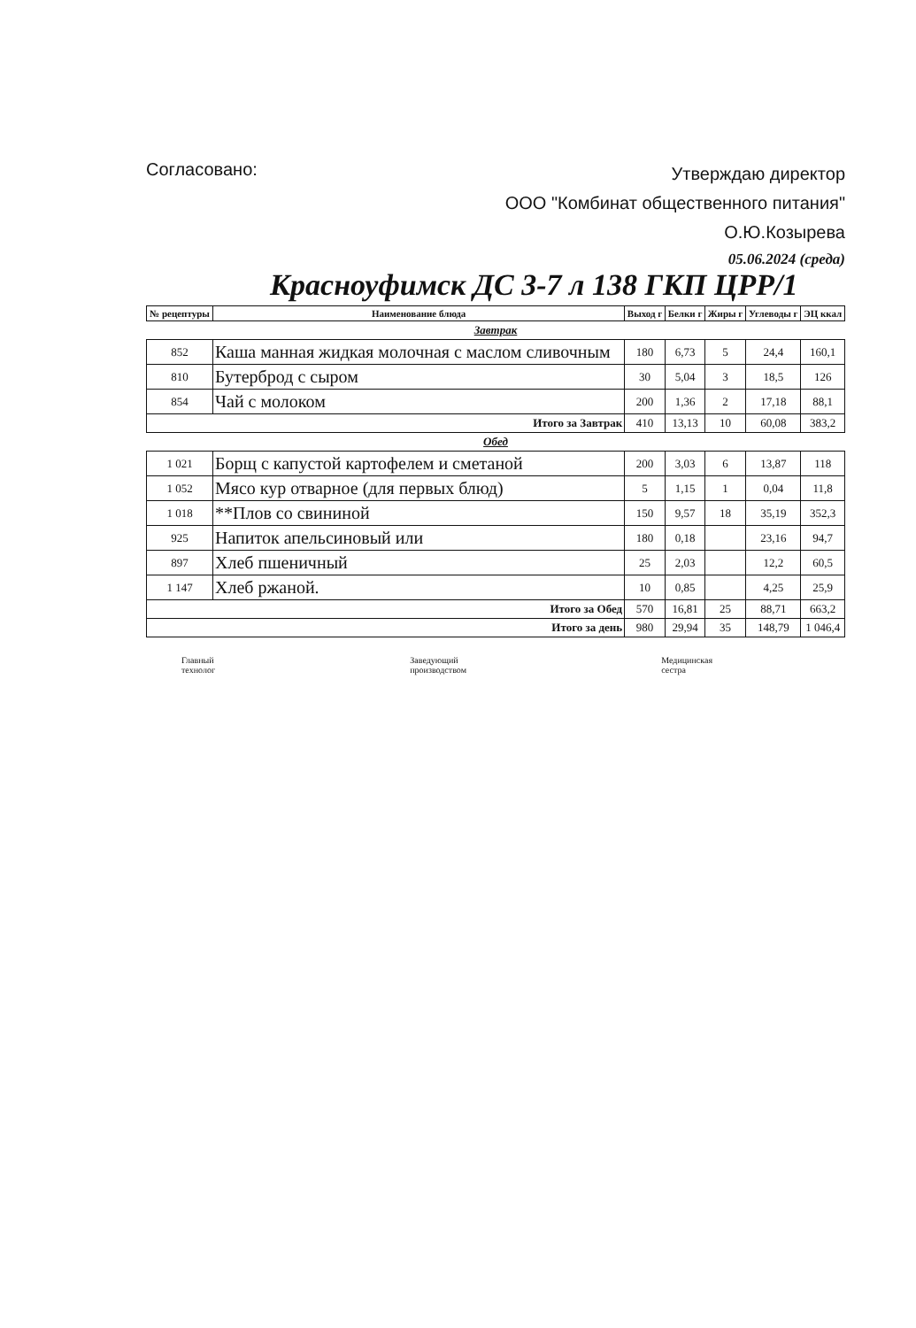Согласовано:
Утверждаю директор
ООО "Комбинат общественного питания"
О.Ю.Козырева
05.06.2024 (среда)
Красноуфимск ДС 3-7 л 138 ГКП ЦРР/1
| № рецептуры | Наименование блюда | Выход г | Белки г | Жиры г | Углеводы г | ЭЦ ккал |
| --- | --- | --- | --- | --- | --- | --- |
| Завтрак | | | | | | |
| 852 | Каша манная жидкая молочная с маслом сливочным | 180 | 6,73 | 5 | 24,4 | 160,1 |
| 810 | Бутерброд с сыром | 30 | 5,04 | 3 | 18,5 | 126 |
| 854 | Чай с молоком | 200 | 1,36 | 2 | 17,18 | 88,1 |
| Итого за Завтрак | | 410 | 13,13 | 10 | 60,08 | 383,2 |
| Обед | | | | | | |
| 1 021 | Борщ с капустой картофелем и сметаной | 200 | 3,03 | 6 | 13,87 | 118 |
| 1 052 | Мясо кур отварное (для первых блюд) | 5 | 1,15 | 1 | 0,04 | 11,8 |
| 1 018 | **Плов со свининой | 150 | 9,57 | 18 | 35,19 | 352,3 |
| 925 | Напиток апельсиновый или | 180 | 0,18 | | 23,16 | 94,7 |
| 897 | Хлеб пшеничный | 25 | 2,03 | | 12,2 | 60,5 |
| 1 147 | Хлеб ржаной. | 10 | 0,85 | | 4,25 | 25,9 |
| Итого за Обед | | 570 | 16,81 | 25 | 88,71 | 663,2 |
| Итого за день | | 980 | 29,94 | 35 | 148,79 | 1 046,4 |
Главный
технолог
Заведующий
производством
Медицинская
сестра